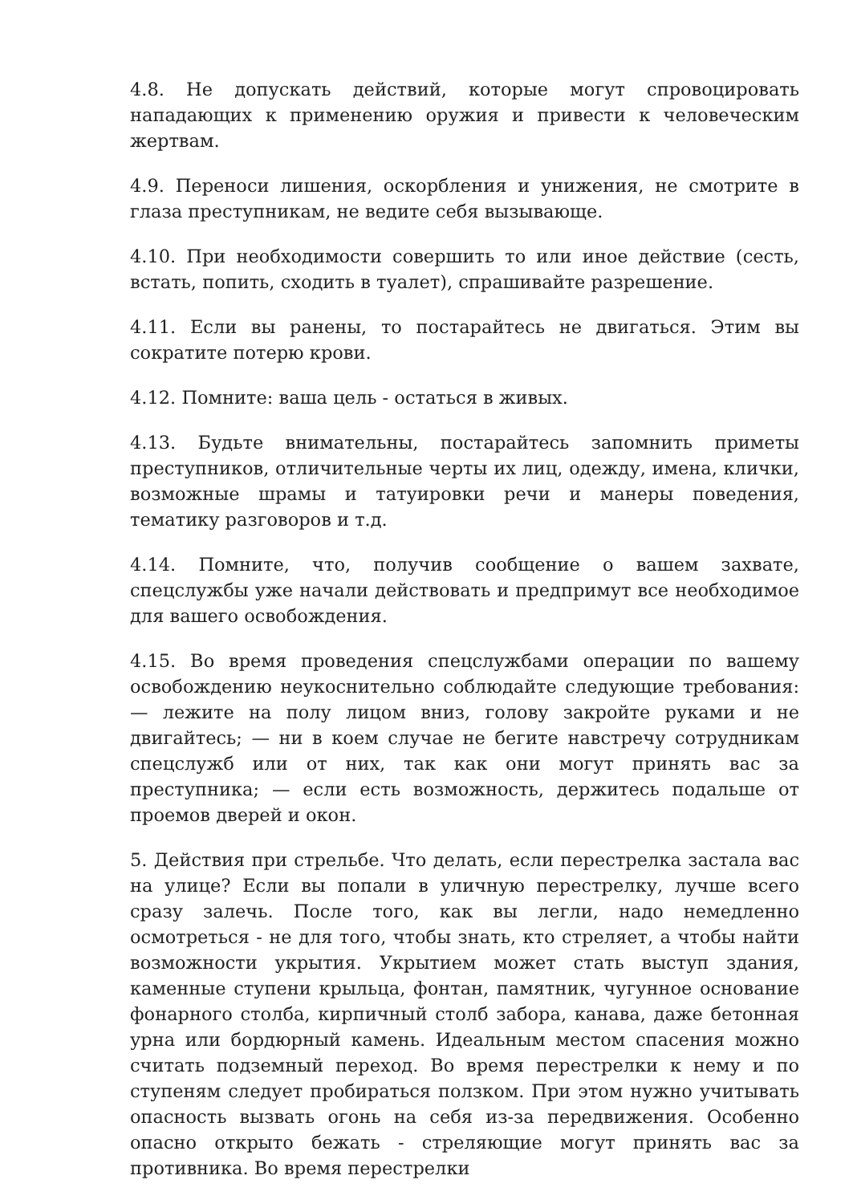4.8. Не допускать действий, которые могут спровоцировать нападающих к применению оружия и привести к человеческим жертвам.
4.9. Переноси лишения, оскорбления и унижения, не смотрите в глаза преступникам, не ведите себя вызывающе.
4.10. При необходимости совершить то или иное действие (сесть, встать, попить, сходить в туалет), спрашивайте разрешение.
4.11. Если вы ранены, то постарайтесь не двигаться. Этим вы сократите потерю крови.
4.12. Помните: ваша цель - остаться в живых.
4.13. Будьте внимательны, постарайтесь запомнить приметы преступников, отличительные черты их лиц, одежду, имена, клички, возможные шрамы и татуировки речи и манеры поведения, тематику разговоров и т.д.
4.14. Помните, что, получив сообщение о вашем захвате, спецслужбы уже начали действовать и предпримут все необходимое для вашего освобождения.
4.15. Во время проведения спецслужбами операции по вашему освобождению неукоснительно соблюдайте следующие требования: — лежите на полу лицом вниз, голову закройте руками и не двигайтесь; — ни в коем случае не бегите навстречу сотрудникам спецслужб или от них, так как они могут принять вас за преступника; — если есть возможность, держитесь подальше от проемов дверей и окон.
5. Действия при стрельбе. Что делать, если перестрелка застала вас на улице? Если вы попали в уличную перестрелку, лучше всего сразу залечь. После того, как вы легли, надо немедленно осмотреться - не для того, чтобы знать, кто стреляет, а чтобы найти возможности укрытия. Укрытием может стать выступ здания, каменные ступени крыльца, фонтан, памятник, чугунное основание фонарного столба, кирпичный столб забора, канава, даже бетонная урна или бордюрный камень. Идеальным местом спасения можно считать подземный переход. Во время перестрелки к нему и по ступеням следует пробираться ползком. При этом нужно учитывать опасность вызвать огонь на себя из-за передвижения. Особенно опасно открыто бежать - стреляющие могут принять вас за противника. Во время перестрелки